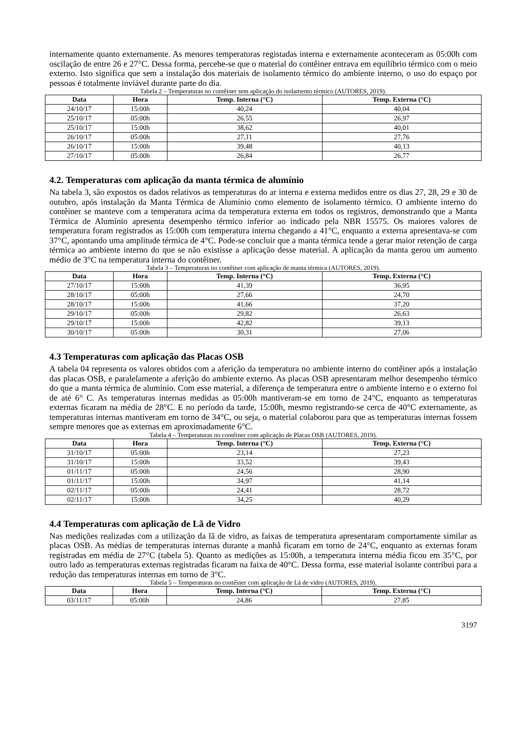internamente quanto externamente. As menores temperaturas registadas interna e externamente aconteceram as 05:00h com oscilação de entre 26 e 27°C. Dessa forma, percebe-se que o material do contêiner entrava em equilíbrio térmico com o meio externo. Isto significa que sem a instalação dos materiais de isolamento térmico do ambiente interno, o uso do espaço por pessoas é totalmente inviável durante parte do dia.
Tabela 2 – Temperaturas no contêiner sem aplicação do isolamento térmico (AUTORES, 2019).
| Data | Hora | Temp. Interna (°C) | Temp. Externa (°C) |
| --- | --- | --- | --- |
| 24/10/17 | 15:00h | 40,24 | 40,04 |
| 25/10/17 | 05:00h | 26,55 | 26,97 |
| 25/10/17 | 15:00h | 38,62 | 40,01 |
| 26/10/17 | 05:00h | 27,11 | 27,76 |
| 26/10/17 | 15:00h | 39,48 | 40,13 |
| 27/10/17 | 05:00h | 26,84 | 26,77 |
4.2. Temperaturas com aplicação da manta térmica de alumínio
Na tabela 3, são expostos os dados relativos as temperaturas do ar interna e externa medidos entre os dias 27, 28, 29 e 30 de outubro, após instalação da Manta Térmica de Alumínio como elemento de isolamento térmico. O ambiente interno do contêiner se manteve com a temperatura acima da temperatura externa em todos os registros, demonstrando que a Manta Térmica de Alumínio apresenta desempenho térmico inferior ao indicado pela NBR 15575. Os maiores valores de temperatura foram registrados as 15:00h com temperatura interna chegando a 41°C, enquanto a externa apresentava-se com 37°C, apontando uma amplitude térmica de 4°C. Pode-se concluir que a manta térmica tende a gerar maior retenção de carga térmica ao ambiente interno do que se não existisse a aplicação desse material. A aplicação da manta gerou um aumento médio de 3°C na temperatura interna do contêiner.
Tabela 3 – Temperaturas no contêiner com aplicação de manta térmica (AUTORES, 2019).
| Data | Hora | Temp. Interna (°C) | Temp. Externa (°C) |
| --- | --- | --- | --- |
| 27/10/17 | 15:00h | 41,39 | 36,95 |
| 28/10/17 | 05:00h | 27,66 | 24,70 |
| 28/10/17 | 15:00h | 41,66 | 37,20 |
| 29/10/17 | 05:00h | 29,82 | 26,63 |
| 29/10/17 | 15:00h | 42,82 | 39,13 |
| 30/10/17 | 05:00h | 30,31 | 27,06 |
4.3 Temperaturas com aplicação das Placas OSB
A tabela 04 representa os valores obtidos com a aferição da temperatura no ambiente interno do contêiner após a instalação das placas OSB, e paralelamente a aferição do ambiente externo. As placas OSB apresentaram melhor desempenho térmico do que a manta térmica de alumínio. Com esse material, a diferença de temperatura entre o ambiente interno e o externo foi de até 6° C. As temperaturas internas medidas as 05:00h mantiveram-se em torno de 24°C, enquanto as temperaturas externas ficaram na média de 28°C. E no período da tarde, 15:00h, mesmo registrando-se cerca de 40°C externamente, as temperaturas internas mantiveram em torno de 34°C, ou seja, o material colaborou para que as temperaturas internas fossem sempre menores que as externas em aproximadamente 6°C.
Tabela 4 – Temperaturas no contêiner com aplicação de Placas OSB (AUTORES, 2019).
| Data | Hora | Temp. Interna (°C) | Temp. Externa (°C) |
| --- | --- | --- | --- |
| 31/10/17 | 05:00h | 23,14 | 27,23 |
| 31/10/17 | 15:00h | 33,52 | 39,43 |
| 01/11/17 | 05:00h | 24,56 | 28,90 |
| 01/11/17 | 15:00h | 34,97 | 41,14 |
| 02/11/17 | 05:00h | 24,41 | 28,72 |
| 02/11/17 | 15:00h | 34,25 | 40,29 |
4.4 Temperaturas com aplicação de Lã de Vidro
Nas medições realizadas com a utilização da lã de vidro, as faixas de temperatura apresentaram comportamente similar as placas OSB. As médias de temperaturas internas durante a manhã ficaram em torno de 24°C, enquanto as externas foram registradas em média de 27°C (tabela 5). Quanto as medições as 15:00h, a temperatura interna média ficou em 35°C, por outro lado as temperaturas externas registradas ficaram na faixa de 40°C. Dessa forma, esse material isolante contribui para a redução das temperaturas internas em torno de 3°C.
Tabela 5 – Temperaturas no contêiner com aplicação de Lã de vidro (AUTORES, 2019).
| Data | Hora | Temp. Interna (°C) | Temp. Externa (°C) |
| --- | --- | --- | --- |
| 03/11/17 | 05:00h | 24,86 | 27,85 |
3197